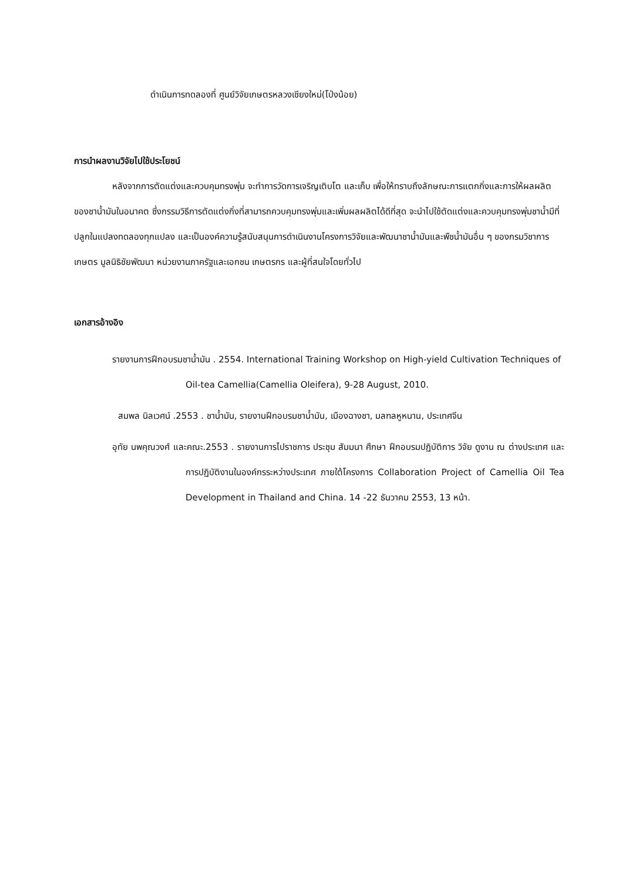ดำเนินการทดลองที่ ศูนย์วิจัยเกษตรหลวงเชียงใหม่(โป่งน้อย)
การนำผลงานวิจัยไปใช้ประโยชน์
หลังจากการตัดแต่งและควบคุมทรงพุ่ม จะทำการวัดการเจริญเติบโต และเก็บ เพื่อให้ทราบถึงลักษณะการแตกกิ่งและการให้ผลผลิตของชาน้ำมันในอนาคต ซึ่งกรรมวิธีการตัดแต่งกิ่งที่สามารถควบคุมทรงพุ่มและเพิ่มผลผลิตได้ดีที่สุด จะนำไปใช้ตัดแต่งและควบคุมทรงพุ่มชาน้ำมีที่ปลูกในแปลงทดลองทุกแปลง และเป็นองค์ความรู้สนับสนุนการดำเนินงานโครงการวิจัยและพัฒนาชาน้ำมันและพืชน้ำมันอื่น ๆ ของกรมวิชาการเกษตร มูลนิธิชัยพัฒนา หน่วยงานภาครัฐและเอกชน เกษตรกร และผู้ที่สนใจโดยทั่วไป
เอกสารอ้างอิง
รายงานการฝึกอบรมชาน้ำมัน . 2554. International Training Workshop on High-yield Cultivation Techniques of Oil-tea Camellia(Camellia Oleifera), 9-28 August, 2010.
สมพล นิลเวศน์ .2553 . ชาน้ำมัน, รายงานฝึกอบรมชาน้ำมัน, เมืองฉางชา, มลฑลหูหนาน, ประเทศจีน
อุทัย นพคุณวงศ์ และคณะ.2553 . รายงานการไปราชการ ประชุม สัมมนา ศึกษา ฝึกอบรมปฏิบัติการ วิจัย ดูงาน ณ ต่างประเทศ และการปฏิบัติงานในองค์กรระหว่างประเทศ ภายใต้โครงการ Collaboration Project of Camellia Oil Tea Development in Thailand and China. 14 -22 ธันวาคม 2553, 13 หน้า.